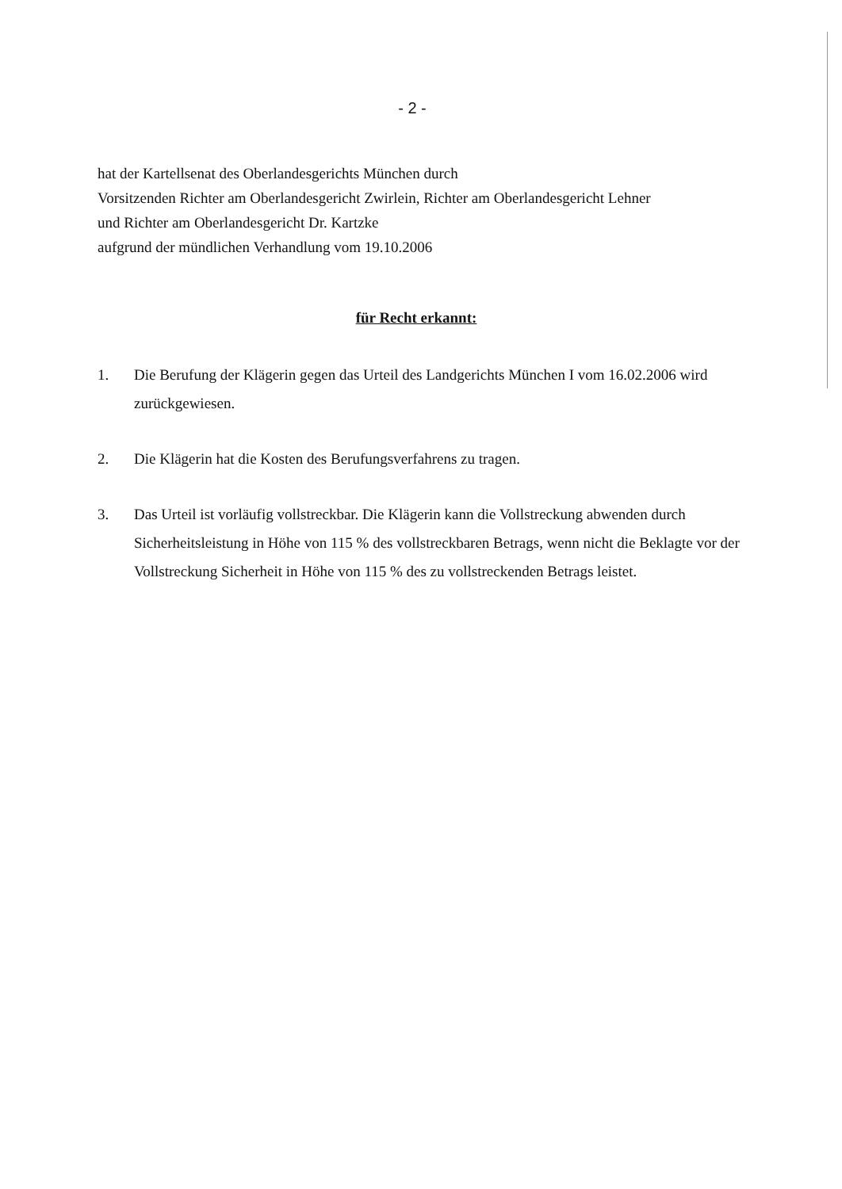- 2 -
hat der Kartellsenat des Oberlandesgerichts München durch
Vorsitzenden Richter am Oberlandesgericht Zwirlein, Richter am Oberlandesgericht Lehner
und Richter am Oberlandesgericht Dr. Kartzke
aufgrund der mündlichen Verhandlung vom 19.10.2006
für Recht erkannt:
1. Die Berufung der Klägerin gegen das Urteil des Landgerichts München I vom 16.02.2006 wird zurückgewiesen.
2. Die Klägerin hat die Kosten des Berufungsverfahrens zu tragen.
3. Das Urteil ist vorläufig vollstreckbar. Die Klägerin kann die Vollstreckung abwenden durch Sicherheitsleistung in Höhe von 115 % des vollstreckbaren Betrags, wenn nicht die Beklagte vor der Vollstreckung Sicherheit in Höhe von 115 % des zu vollstreckenden Betrags leistet.